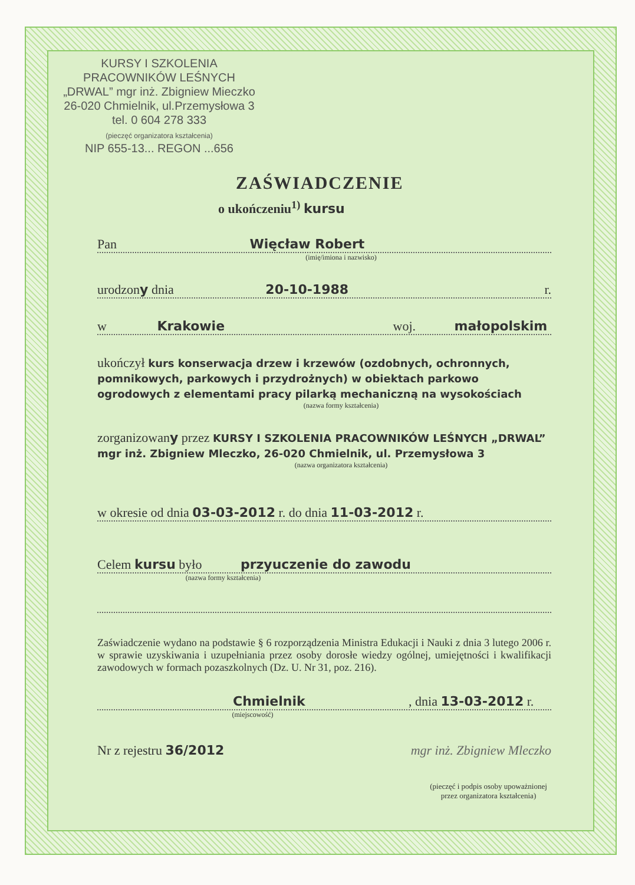KURSY I SZKOLENIA
PRACOWNIKÓW LEŚNYCH
„DRWAL” mgr inż. Zbigniew Mieczko
26-020 Chmielnik, ul.Przemysłowa 3
tel. 0 604 278 333
(pieczęć organizatora kształcenia)
NIP 655-13... REGON ...656
ZAŚWIADCZENIE
o ukończeniu<sup>1)</sup> kursu
Pan Więcław Robert
(imię/imiona i nazwisko)
urodzony dnia 20-10-1988 r.
w Krakowie woj. małopolskim
ukończył kurs konserwacja drzew i krzewów (ozdobnych, ochronnych, pomnikowych, parkowych i przydrożnych) w obiektach parkowo ogrodowych z elementami pracy pilarką mechaniczną na wysokościach
(nazwa formy kształcenia)
zorganizowany przez KURSY I SZKOLENIA PRACOWNIKÓW LEŚNYCH „DRWAL” mgr inż. Zbigniew Mleczko, 26-020 Chmielnik, ul. Przemysłowa 3
(nazwa organizatora kształcenia)
w okresie od dnia 03-03-2012 r. do dnia 11-03-2012 r.
Celem kursu było przyuczenie do zawodu
(nazwa formy kształcenia)
Zaświadczenie wydano na podstawie § 6 rozporządzenia Ministra Edukacji i Nauki z dnia 3 lutego 2006 r. w sprawie uzyskiwania i uzupełniania przez osoby dorosłe wiedzy ogólnej, umiejętności i kwalifikacji zawodowych w formach pozaszkolnych (Dz. U. Nr 31, poz. 216).
Chmielnik , dnia 13-03-2012 r.
(miejscowość)
Nr z rejestru 36/2012 mgr inż. Zbigniew Mleczko
(pieczęć i podpis osoby upoważnionej
przez organizatora kształcenia)